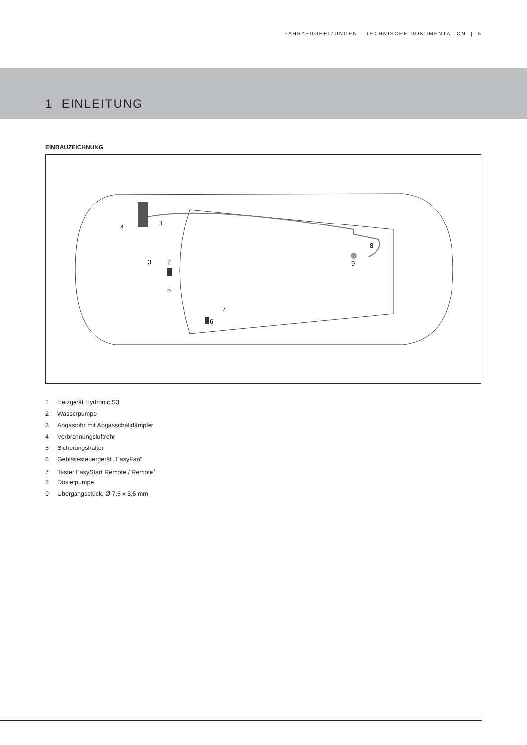FAHRZEUGHEIZUNGEN – TECHNISCHE DOKUMENTATION | 5
1 EINLEITUNG
EINBAUZEICHNUNG
1
2
3
4
5
6
7
8
9
1 Heizgerät Hydronic S3
2 Wasserpumpe
3 Abgasrohr mit Abgasschalldämpfer
4 Verbrennungsluftrohr
5 Sicherungshalter
6 Gebläsesteuergerät „EasyFan“
7 Taster EasyStart Remote / Remote<sup>+</sup>
8 Dosierpumpe
9 Übergangsstück, Ø 7,5 x 3,5 mm